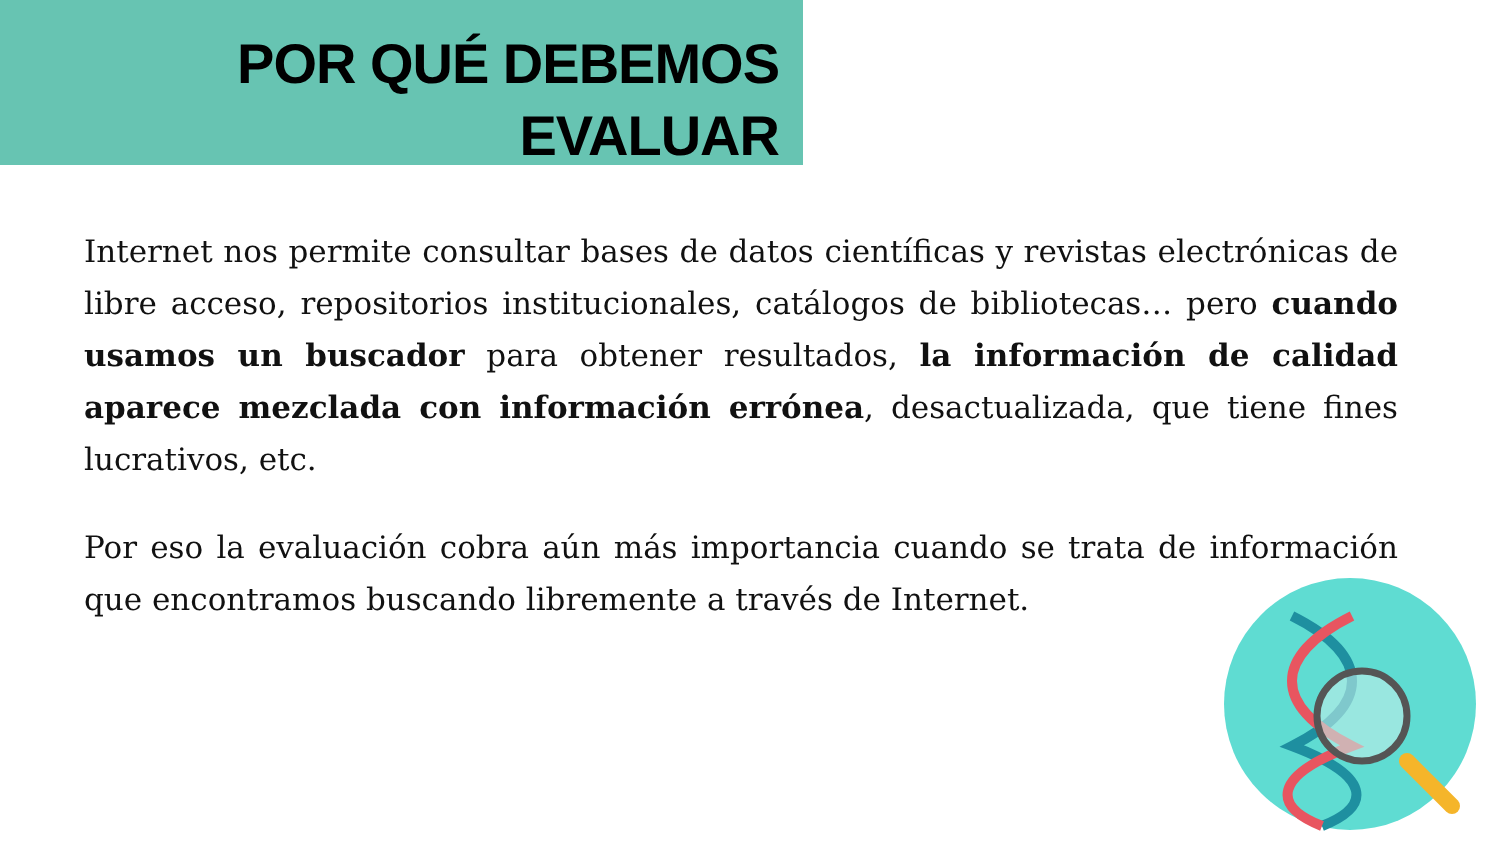POR QUÉ DEBEMOS
EVALUAR
Internet nos permite consultar bases de datos científicas y revistas electrónicas de libre acceso, repositorios institucionales, catálogos de bibliotecas… pero cuando usamos un buscador para obtener resultados, la información de calidad aparece mezclada con información errónea, desactualizada, que tiene fines lucrativos, etc.
Por eso la evaluación cobra aún más importancia cuando se trata de información que encontramos buscando libremente a través de Internet.